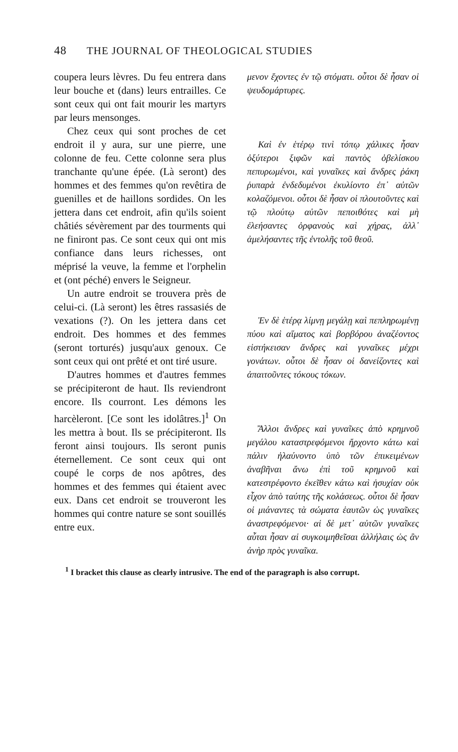48 THE JOURNAL OF THEOLOGICAL STUDIES
coupera leurs lèvres. Du feu entrera dans leur bouche et (dans) leurs entrailles. Ce sont ceux qui ont fait mourir les martyrs par leurs mensonges.
Chez ceux qui sont proches de cet endroit il y aura, sur une pierre, une colonne de feu. Cette colonne sera plus tranchante qu'une épée. (Là seront) des hommes et des femmes qu'on revêtira de guenilles et de haillons sordides. On les jettera dans cet endroit, afin qu'ils soient châtiés sévèrement par des tourments qui ne finiront pas. Ce sont ceux qui ont mis confiance dans leurs richesses, ont méprisé la veuve, la femme et l'orphelin et (ont péché) envers le Seigneur.
Un autre endroit se trouvera près de celui-ci. (Là seront) les êtres rassasiés de vexations (?). On les jettera dans cet endroit. Des hommes et des femmes (seront torturés) jusqu'aux genoux. Ce sont ceux qui ont prêté et ont tiré usure.
D'autres hommes et d'autres femmes se précipiteront de haut. Ils reviendront encore. Ils courront. Les démons les harcèleront. [Ce sont les idolâtres.]<sup>1</sup> On les mettra à bout. Ils se précipiteront. Ils feront ainsi toujours. Ils seront punis éternellement. Ce sont ceux qui ont coupé le corps de nos apôtres, des hommes et des femmes qui étaient avec eux. Dans cet endroit se trouveront les hommes qui contre nature se sont souillés entre eux.
μενον ἔχοντες ἐν τῷ στόματι. οὗτοι δὲ ἦσαν οἱ ψευδομάρτυρες.
Καὶ ἐν ἑτέρῳ τινὶ τόπῳ χάλικες ἦσαν ὀξύτεροι ξιφῶν καὶ παντὸς ὀβελίσκου πεπυρωμένοι, καὶ γυναῖκες καὶ ἄνδρες ῥάκη ῥυπαρὰ ἐνδεδυμένοι ἐκυλίοντο ἐπ᾽ αὐτῶν κολαζόμενοι. οὗτοι δὲ ἦσαν οἱ πλουτοῦντες καὶ τῷ πλούτῳ αὐτῶν πεποιθότες καὶ μὴ ἐλεήσαντες ὀρφανοὺς καὶ χήρας, ἀλλ᾽ ἀμελήσαντες τῆς ἐντολῆς τοῦ θεοῦ.
Ἐν δὲ ἑτέρᾳ λίμνῃ μεγάλῃ καὶ πεπληρωμένῃ πύου καὶ αἵματος καὶ βορβόρου ἀναζέοντος εἱστήκεισαν ἄνδρες καὶ γυναῖκες μέχρι γονάτων. οὗτοι δὲ ἦσαν οἱ δανείζοντες καὶ ἀπαιτοῦντες τόκους τόκων.
Ἄλλοι ἄνδρες καὶ γυναῖκες ἀπὸ κρημνοῦ μεγάλου καταστρεφόμενοι ἤρχοντο κάτω καὶ πάλιν ἠλαύνοντο ὑπὸ τῶν ἐπικειμένων ἀναβῆναι ἄνω ἐπὶ τοῦ κρημνοῦ καὶ κατεστρέφοντο ἐκεῖθεν κάτω καὶ ἡσυχίαν οὐκ εἶχον ἀπὸ ταύτης τῆς κολάσεως. οὗτοι δὲ ἦσαν οἱ μιάναντες τὰ σώματα ἑαυτῶν ὡς γυναῖκες ἀναστρεφόμενοι· αἱ δὲ μετ᾽ αὐτῶν γυναῖκες αὗται ἦσαν αἱ συγκοιμηθεῖσαι ἀλλήλαις ὡς ἂν ἀνὴρ πρὸς γυναῖκα.
<sup>1</sup> I bracket this clause as clearly intrusive. The end of the paragraph is also corrupt.